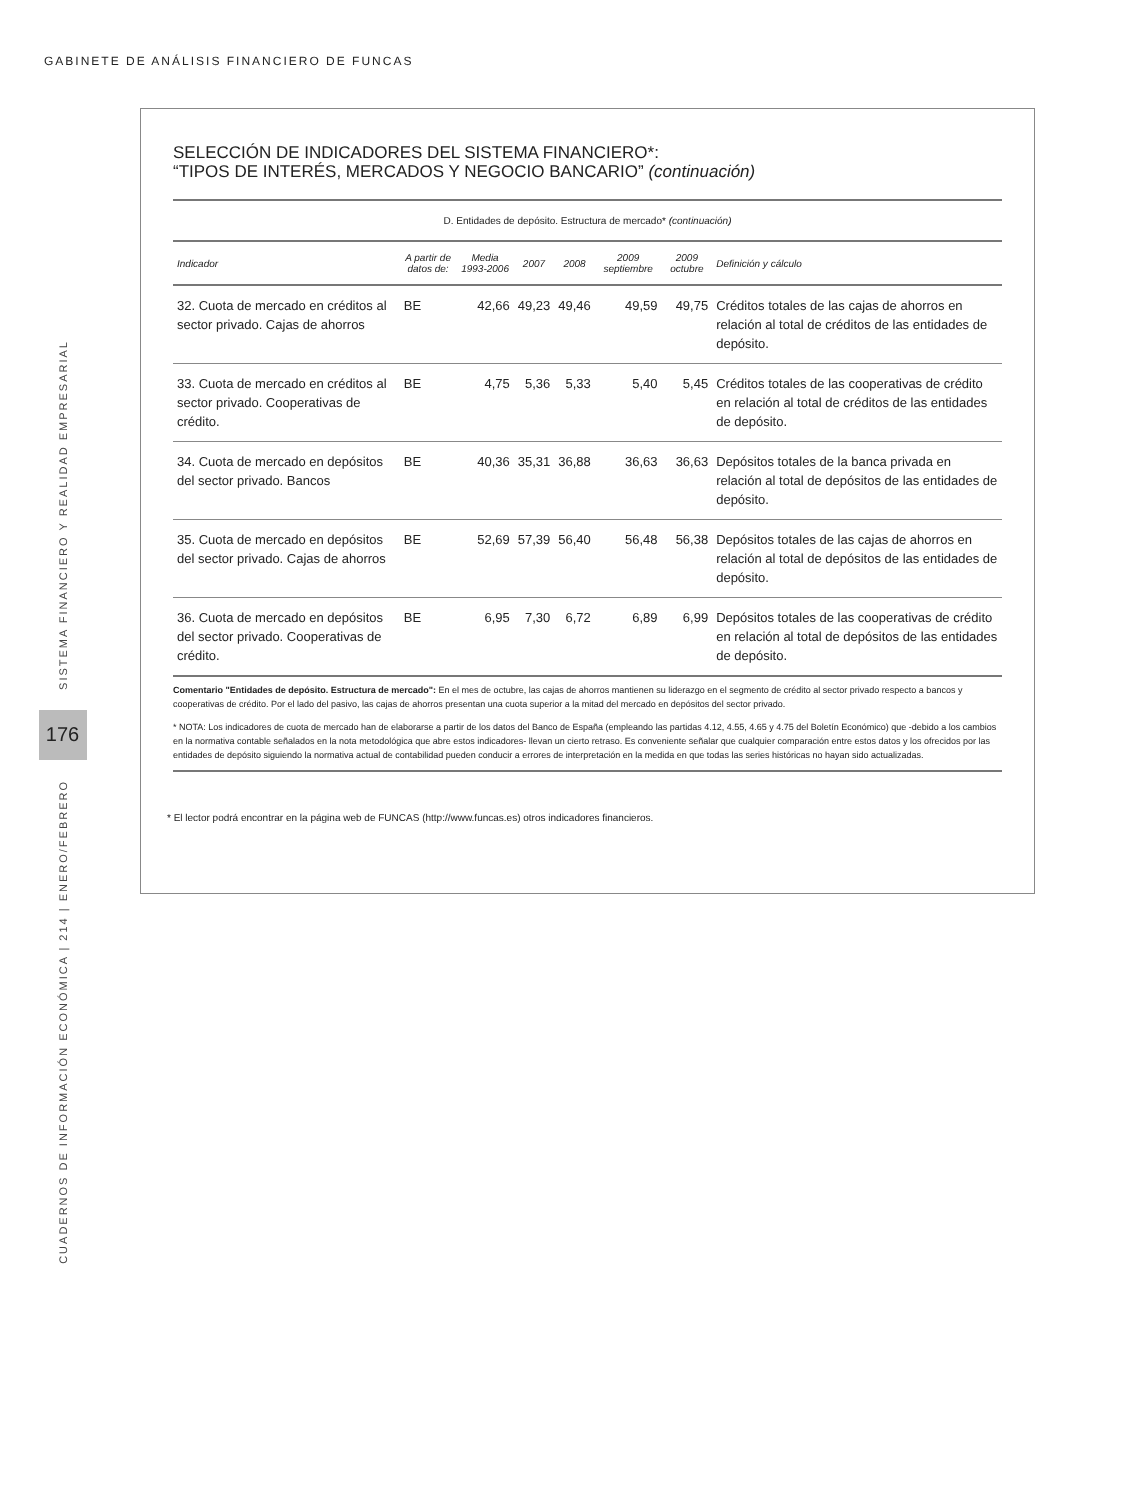GABINETE DE ANÁLISIS FINANCIERO DE FUNCAS
SISTEMA FINANCIERO Y REALIDAD EMPRESARIAL
176
CUADERNOS DE INFORMACIÓN ECONÓMICA | 214 | ENERO/FEBRERO
SELECCIÓN DE INDICADORES DEL SISTEMA FINANCIERO*:
“TIPOS DE INTERÉS, MERCADOS Y NEGOCIO BANCARIO” (continuación)
| D. Entidades de depósito. Estructura de mercado* (continuación) | | | | | | | |
| Indicador | A partir de datos de: | Media 1993-2006 | 2007 | 2008 | 2009 septiembre | 2009 octubre | Definición y cálculo |
| 32. Cuota de mercado en créditos al sector privado. Cajas de ahorros | BE | 42,66 | 49,23 | 49,46 | 49,59 | 49,75 | Créditos totales de las cajas de ahorros en relación al total de créditos de las entidades de depósito. |
| 33. Cuota de mercado en créditos al sector privado. Cooperativas de crédito. | BE | 4,75 | 5,36 | 5,33 | 5,40 | 5,45 | Créditos totales de las cooperativas de crédito en relación al total de créditos de las entidades de depósito. |
| 34. Cuota de mercado en depósitos del sector privado. Bancos | BE | 40,36 | 35,31 | 36,88 | 36,63 | 36,63 | Depósitos totales de la banca privada en relación al total de depósitos de las entidades de depósito. |
| 35. Cuota de mercado en depósitos del sector privado. Cajas de ahorros | BE | 52,69 | 57,39 | 56,40 | 56,48 | 56,38 | Depósitos totales de las cajas de ahorros en relación al total de depósitos de las entidades de depósito. |
| 36. Cuota de mercado en depósitos del sector privado. Cooperativas de crédito. | BE | 6,95 | 7,30 | 6,72 | 6,89 | 6,99 | Depósitos totales de las cooperativas de crédito en relación al total de depósitos de las entidades de depósito. |
Comentario "Entidades de depósito. Estructura de mercado": En el mes de octubre, las cajas de ahorros mantienen su liderazgo en el segmento de crédito al sector privado respecto a bancos y cooperativas de crédito. Por el lado del pasivo, las cajas de ahorros presentan una cuota superior a la mitad del mercado en depósitos del sector privado.
* NOTA: Los indicadores de cuota de mercado han de elaborarse a partir de los datos del Banco de España (empleando las partidas 4.12, 4.55, 4.65 y 4.75 del Boletín Económico) que -debido a los cambios en la normativa contable señalados en la nota metodológica que abre estos indicadores- llevan un cierto retraso. Es conveniente señalar que cualquier comparación entre estos datos y los ofrecidos por las entidades de depósito siguiendo la normativa actual de contabilidad pueden conducir a errores de interpretación en la medida en que todas las series históricas no hayan sido actualizadas.
* El lector podrá encontrar en la página web de FUNCAS (http://www.funcas.es) otros indicadores financieros.